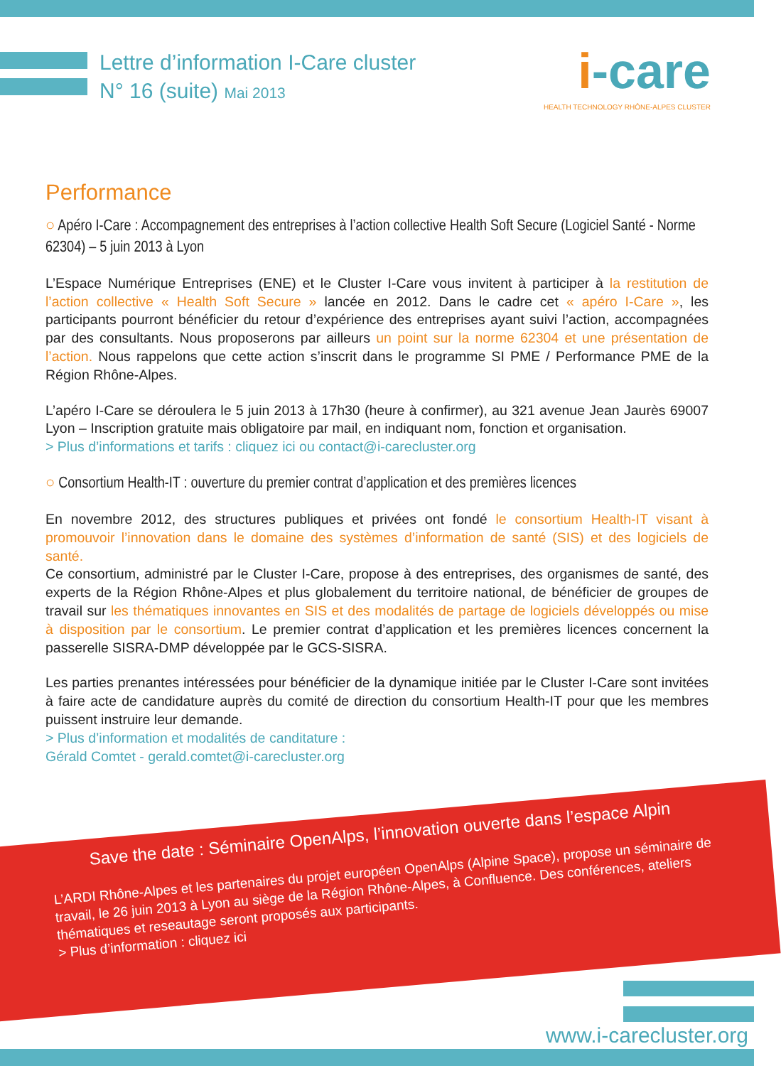Lettre d’information I-Care cluster
N° 16 (suite) Mai 2013
i-care
HEALTH TECHNOLOGY RHÔNE-ALPES CLUSTER
Performance
○ Apéro I-Care : Accompagnement des entreprises à l’action collective Health Soft Secure (Logiciel Santé - Norme 62304) – 5 juin 2013 à Lyon
L’Espace Numérique Entreprises (ENE) et le Cluster I-Care vous invitent à participer à la restitution de l’action collective « Health Soft Secure » lancée en 2012. Dans le cadre cet « apéro I-Care », les participants pourront bénéficier du retour d’expérience des entreprises ayant suivi l’action, accompagnées par des consultants. Nous proposerons par ailleurs un point sur la norme 62304 et une présentation de l’action. Nous rappelons que cette action s’inscrit dans le programme SI PME / Performance PME de la Région Rhône-Alpes.
L’apéro I-Care se déroulera le 5 juin 2013 à 17h30 (heure à confirmer), au 321 avenue Jean Jaurès 69007 Lyon – Inscription gratuite mais obligatoire par mail, en indiquant nom, fonction et organisation.
> Plus d’informations et tarifs : cliquez ici ou contact@i-carecluster.org
○ Consortium Health-IT : ouverture du premier contrat d’application et des premières licences
En novembre 2012, des structures publiques et privées ont fondé le consortium Health-IT visant à promouvoir l’innovation dans le domaine des systèmes d’information de santé (SIS) et des logiciels de santé.
Ce consortium, administré par le Cluster I-Care, propose à des entreprises, des organismes de santé, des experts de la Région Rhône-Alpes et plus globalement du territoire national, de bénéficier de groupes de travail sur les thématiques innovantes en SIS et des modalités de partage de logiciels développés ou mise à disposition par le consortium. Le premier contrat d’application et les premières licences concernent la passerelle SISRA-DMP développée par le GCS-SISRA.
Les parties prenantes intéressées pour bénéficier de la dynamique initiée par le Cluster I-Care sont invitées à faire acte de candidature auprès du comité de direction du consortium Health-IT pour que les membres puissent instruire leur demande.
> Plus d’information et modalités de canditature :
Gérald Comtet - gerald.comtet@i-carecluster.org
Save the date : Séminaire OpenAlps, l’innovation ouverte dans l’espace Alpin
L’ARDI Rhône-Alpes et les partenaires du projet européen OpenAlps (Alpine Space), propose un séminaire de travail, le 26 juin 2013 à Lyon au siège de la Région Rhône-Alpes, à Confluence. Des conférences, ateliers thématiques et reseautage seront proposés aux participants.
> Plus d’information : cliquez ici
www.i-carecluster.org